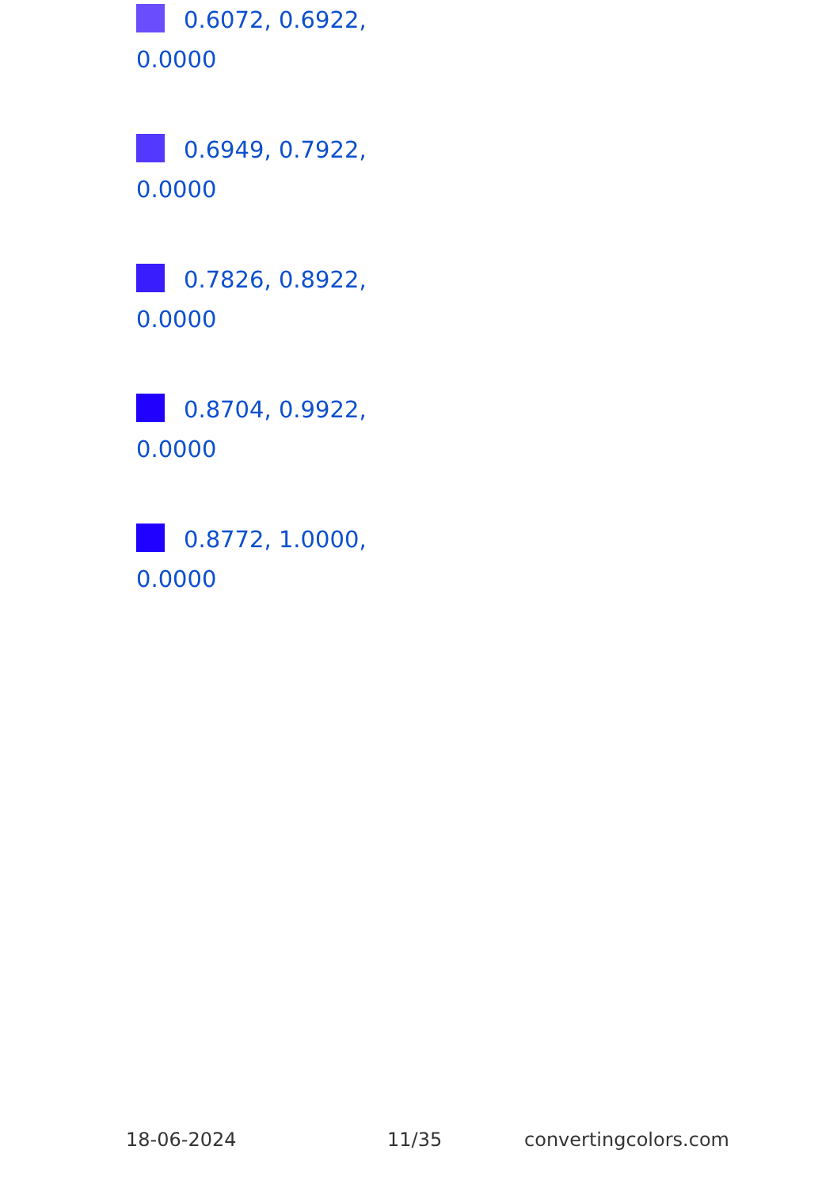0.6072, 0.6922, 0.0000
0.6949, 0.7922, 0.0000
0.7826, 0.8922, 0.0000
0.8704, 0.9922, 0.0000
0.8772, 1.0000, 0.0000
18-06-2024 11/35 convertingcolors.com